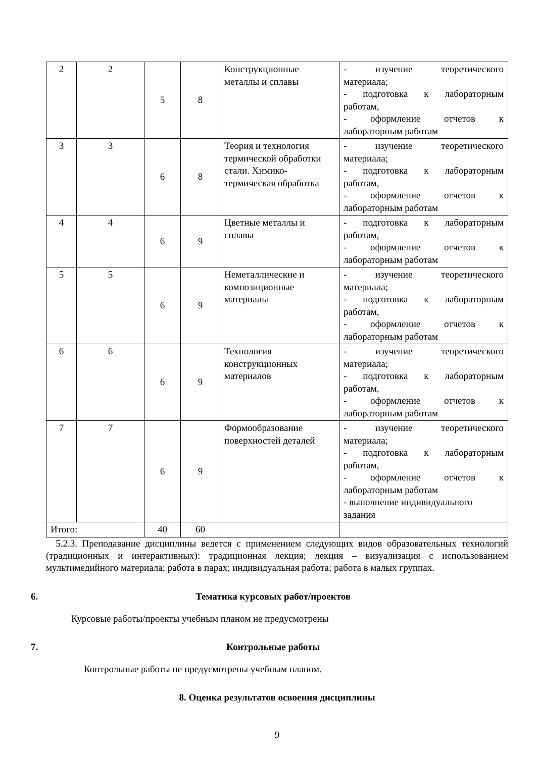| 2 | 2 | 5 | 8 | Конструкционные металлы и сплавы | - изучение теоретического материала; - подготовка к лабораторным работам, - оформление отчетов к лабораторным работам |
| 3 | 3 | 6 | 8 | Теория и технология термической обработки стали. Химико-термическая обработка | - изучение теоретического материала; - подготовка к лабораторным работам, - оформление отчетов к лабораторным работам |
| 4 | 4 | 6 | 9 | Цветные металлы и сплавы | - подготовка к лабораторным работам, - оформление отчетов к лабораторным работам |
| 5 | 5 | 6 | 9 | Неметаллические и композиционные материалы | - изучение теоретического материала; - подготовка к лабораторным работам, - оформление отчетов к лабораторным работам |
| 6 | 6 | 6 | 9 | Технология конструкционных материалов | - изучение теоретического материала; - подготовка к лабораторным работам, - оформление отчетов к лабораторным работам |
| 7 | 7 | 6 | 9 | Формообразование поверхностей деталей | - изучение теоретического материала; - подготовка к лабораторным работам, - оформление отчетов к лабораторным работам - выполнение индивидуального задания |
| Итого: | | 40 | 60 | | |
5.2.3. Преподавание дисциплины ведется с применением следующих видов образовательных технологий (традиционных и интерактивных): традиционная лекция; лекция – визуализация с использованием мультимедийного материала; работа в парах; индивидуальная работа; работа в малых группах.
6. Тематика курсовых работ/проектов
Курсовые работы/проекты учебным планом не предусмотрены
7. Контрольные работы
Контрольные работы не предусмотрены учебным планом.
8. Оценка результатов освоения дисциплины
9